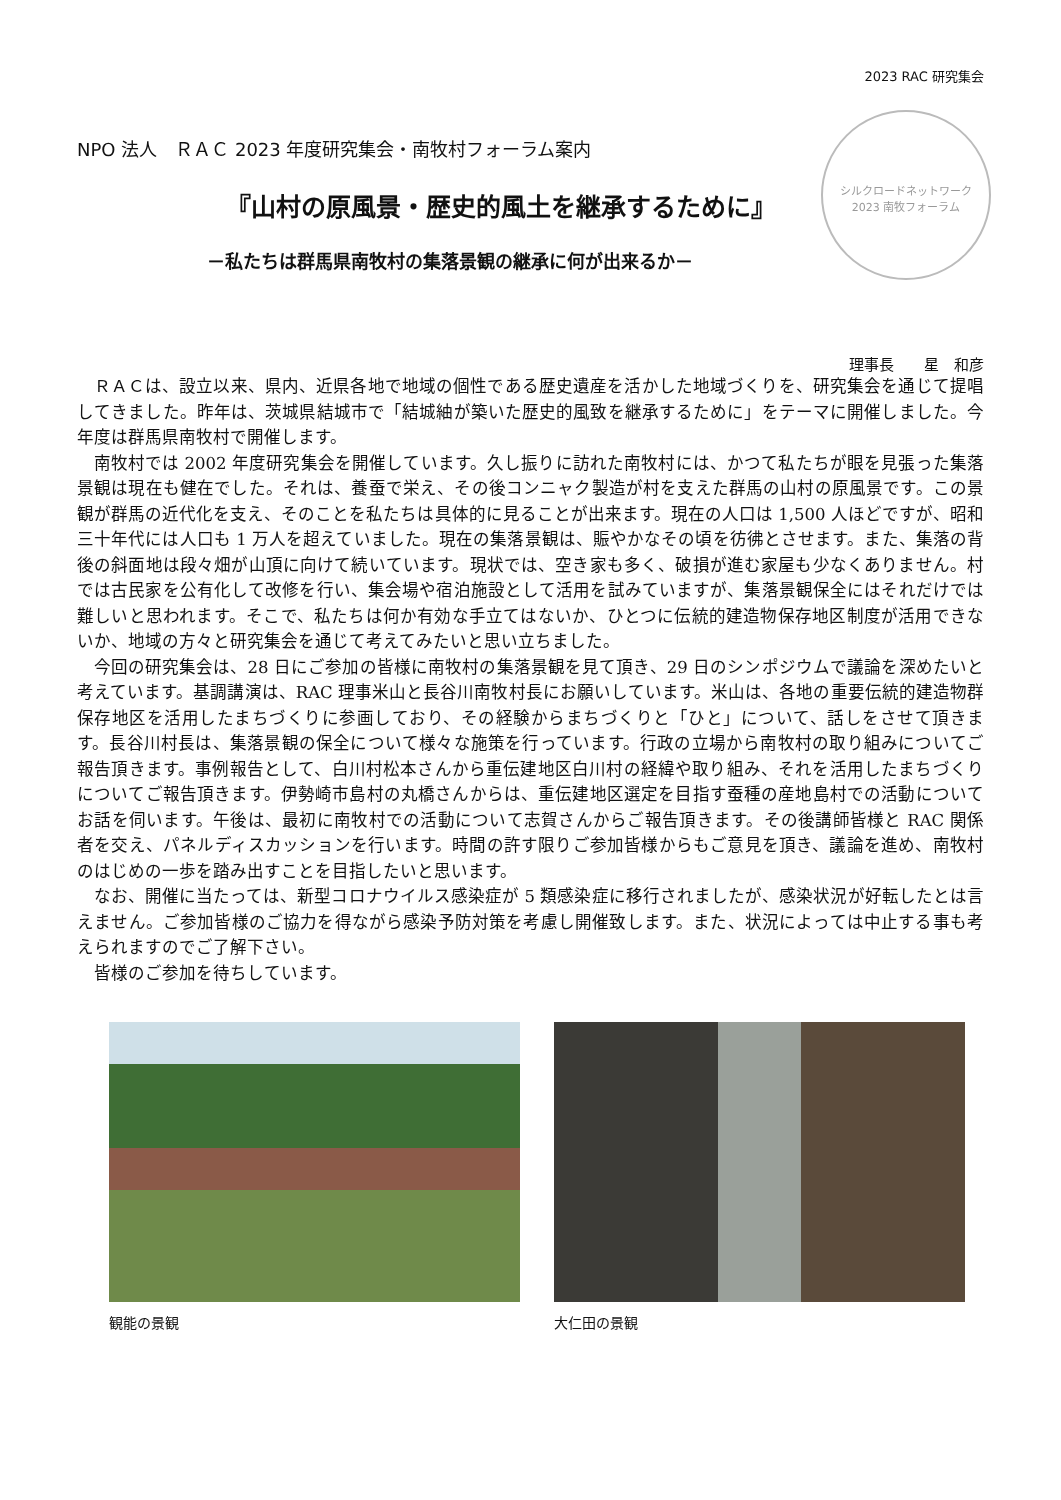2023 RAC 研究集会
シルクロードネットワーク
2023 南牧フォーラム
NPO 法人　ＲＡＣ 2023 年度研究集会・南牧村フォーラム案内
『山村の原風景・歴史的風土を継承するために』
－私たちは群馬県南牧村の集落景観の継承に何が出来るか－
理事長　　星　和彦
ＲＡＣは、設立以来、県内、近県各地で地域の個性である歴史遺産を活かした地域づくりを、研究集会を通じて提唱してきました。昨年は、茨城県結城市で「結城紬が築いた歴史的風致を継承するために」をテーマに開催しました。今年度は群馬県南牧村で開催します。
南牧村では 2002 年度研究集会を開催しています。久し振りに訪れた南牧村には、かつて私たちが眼を見張った集落景観は現在も健在でした。それは、養蚕で栄え、その後コンニャク製造が村を支えた群馬の山村の原風景です。この景観が群馬の近代化を支え、そのことを私たちは具体的に見ることが出来ます。現在の人口は 1,500 人ほどですが、昭和三十年代には人口も 1 万人を超えていました。現在の集落景観は、賑やかなその頃を彷彿とさせます。また、集落の背後の斜面地は段々畑が山頂に向けて続いています。現状では、空き家も多く、破損が進む家屋も少なくありません。村では古民家を公有化して改修を行い、集会場や宿泊施設として活用を試みていますが、集落景観保全にはそれだけでは難しいと思われます。そこで、私たちは何か有効な手立てはないか、ひとつに伝統的建造物保存地区制度が活用できないか、地域の方々と研究集会を通じて考えてみたいと思い立ちました。
今回の研究集会は、28 日にご参加の皆様に南牧村の集落景観を見て頂き、29 日のシンポジウムで議論を深めたいと考えています。基調講演は、RAC 理事米山と長谷川南牧村長にお願いしています。米山は、各地の重要伝統的建造物群保存地区を活用したまちづくりに参画しており、その経験からまちづくりと「ひと」について、話しをさせて頂きます。長谷川村長は、集落景観の保全について様々な施策を行っています。行政の立場から南牧村の取り組みについてご報告頂きます。事例報告として、白川村松本さんから重伝建地区白川村の経緯や取り組み、それを活用したまちづくりについてご報告頂きます。伊勢崎市島村の丸橋さんからは、重伝建地区選定を目指す蚕種の産地島村での活動についてお話を伺います。午後は、最初に南牧村での活動について志賀さんからご報告頂きます。その後講師皆様と RAC 関係者を交え、パネルディスカッションを行います。時間の許す限りご参加皆様からもご意見を頂き、議論を進め、南牧村のはじめの一歩を踏み出すことを目指したいと思います。
なお、開催に当たっては、新型コロナウイルス感染症が 5 類感染症に移行されましたが、感染状況が好転したとは言えません。ご参加皆様のご協力を得ながら感染予防対策を考慮し開催致します。また、状況によっては中止する事も考えられますのでご了解下さい。
皆様のご参加を待ちしています。
観能の景観 大仁田の景観